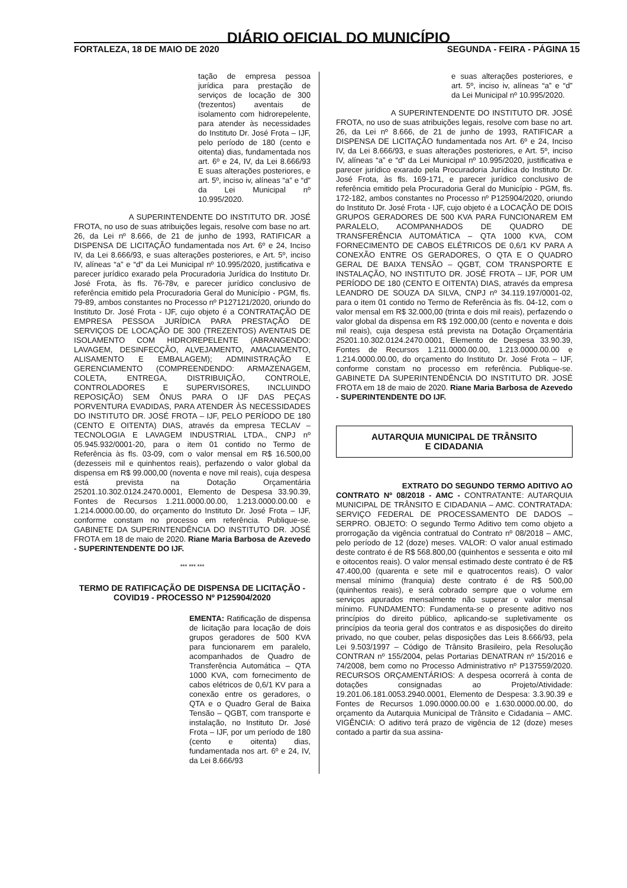DIÁRIO OFICIAL DO MUNICÍPIO
FORTALEZA, 18 DE MAIO DE 2020 SEGUNDA - FEIRA - PÁGINA 15
tação de empresa pessoa jurídica para prestação de serviços de locação de 300 (trezentos) aventais de isolamento com hidrorepelente, para atender às necessidades do Instituto Dr. José Frota – IJF, pelo período de 180 (cento e oitenta) dias, fundamentada nos art. 6º e 24, IV, da Lei 8.666/93 E suas alterações posteriores, e art. 5º, inciso iv, alíneas “a” e “d” da Lei Municipal nº 10.995/2020.
A SUPERINTENDENTE DO INSTITUTO DR. JOSÉ FROTA, no uso de suas atribuições legais, resolve com base no art. 26, da Lei nº 8.666, de 21 de junho de 1993, RATIFICAR a DISPENSA DE LICITAÇÃO fundamentada nos Art. 6º e 24, Inciso IV, da Lei 8.666/93, e suas alterações posteriores, e Art. 5º, inciso IV, alíneas “a” e “d” da Lei Municipal nº 10.995/2020, justificativa e parecer jurídico exarado pela Procuradoria Jurídica do Instituto Dr. José Frota, às fls. 76-78v, e parecer jurídico conclusivo de referência emitido pela Procuradoria Geral do Município - PGM, fls. 79-89, ambos constantes no Processo nº P127121/2020, oriundo do Instituto Dr. José Frota - IJF, cujo objeto é a CONTRATAÇÃO DE EMPRESA PESSOA JURÍDICA PARA PRESTAÇÃO DE SERVIÇOS DE LOCAÇÃO DE 300 (TREZENTOS) AVENTAIS DE ISOLAMENTO COM HIDROREPELENTE (ABRANGENDO: LAVAGEM, DESINFECÇÃO, ALVEJAMENTO, AMACIAMENTO, ALISAMENTO E EMBALAGEM); ADMINISTRAÇÃO E GERENCIAMENTO (COMPREENDENDO: ARMAZENAGEM, COLETA, ENTREGA, DISTRIBUIÇÃO, CONTROLE, CONTROLADORES E SUPERVISORES, INCLUINDO REPOSIÇÃO) SEM ÔNUS PARA O IJF DAS PEÇAS PORVENTURA EVADIDAS, PARA ATENDER ÀS NECESSIDADES DO INSTITUTO DR. JOSÉ FROTA – IJF, PELO PERÍODO DE 180 (CENTO E OITENTA) DIAS, através da empresa TECLAV – TECNOLOGIA E LAVAGEM INDUSTRIAL LTDA., CNPJ nº 05.945.932/0001-20, para o item 01 contido no Termo de Referência às fls. 03-09, com o valor mensal em R$ 16.500,00 (dezesseis mil e quinhentos reais), perfazendo o valor global da dispensa em R$ 99.000,00 (noventa e nove mil reais), cuja despesa está prevista na Dotação Orçamentária 25201.10.302.0124.2470.0001, Elemento de Despesa 33.90.39, Fontes de Recursos 1.211.0000.00.00, 1.213.0000.00.00 e 1.214.0000.00.00, do orçamento do Instituto Dr. José Frota – IJF, conforme constam no processo em referência. Publique-se. GABINETE DA SUPERINTENDÊNCIA DO INSTITUTO DR. JOSÉ FROTA em 18 de maio de 2020. Riane Maria Barbosa de Azevedo - SUPERINTENDENTE DO IJF.
*** *** ***
TERMO DE RATIFICAÇÃO DE DISPENSA DE LICITAÇÃO - COVID19 - PROCESSO Nº P125904/2020
EMENTA: Ratificação de dispensa de licitação para locação de dois grupos geradores de 500 KVA para funcionarem em paralelo, acompanhados de Quadro de Transferência Automática – QTA 1000 KVA, com fornecimento de cabos elétricos de 0,6/1 KV para a conexão entre os geradores, o QTA e o Quadro Geral de Baixa Tensão – QGBT, com transporte e instalação, no Instituto Dr. José Frota – IJF, por um período de 180 (cento e oitenta) dias, fundamentada nos art. 6º e 24, IV, da Lei 8.666/93
e suas alterações posteriores, e art. 5º, inciso iv, alíneas “a” e “d” da Lei Municipal nº 10.995/2020.
A SUPERINTENDENTE DO INSTITUTO DR. JOSÉ FROTA, no uso de suas atribuições legais, resolve com base no art. 26, da Lei nº 8.666, de 21 de junho de 1993, RATIFICAR a DISPENSA DE LICITAÇÃO fundamentada nos Art. 6º e 24, Inciso IV, da Lei 8.666/93, e suas alterações posteriores, e Art. 5º, inciso IV, alíneas “a” e “d” da Lei Municipal nº 10.995/2020, justificativa e parecer jurídico exarado pela Procuradoria Jurídica do Instituto Dr. José Frota, às fls. 169-171, e parecer jurídico conclusivo de referência emitido pela Procuradoria Geral do Município - PGM, fls. 172-182, ambos constantes no Processo nº P125904/2020, oriundo do Instituto Dr. José Frota - IJF, cujo objeto é a LOCAÇÃO DE DOIS GRUPOS GERADORES DE 500 KVA PARA FUNCIONAREM EM PARALELO, ACOMPANHADOS DE QUADRO DE TRANSFERÊNCIA AUTOMÁTICA – QTA 1000 KVA, COM FORNECIMENTO DE CABOS ELÉTRICOS DE 0,6/1 KV PARA A CONEXÃO ENTRE OS GERADORES, O QTA E O QUADRO GERAL DE BAIXA TENSÃO – QGBT, COM TRANSPORTE E INSTALAÇÃO, NO INSTITUTO DR. JOSÉ FROTA – IJF, POR UM PERÍODO DE 180 (CENTO E OITENTA) DIAS, através da empresa LEANDRO DE SOUZA DA SILVA, CNPJ nº 34.119.197/0001-02, para o item 01 contido no Termo de Referência às fls. 04-12, com o valor mensal em R$ 32.000,00 (trinta e dois mil reais), perfazendo o valor global da dispensa em R$ 192.000,00 (cento e noventa e dois mil reais), cuja despesa está prevista na Dotação Orçamentária 25201.10.302.0124.2470.0001, Elemento de Despesa 33.90.39, Fontes de Recursos 1.211.0000.00.00, 1.213.0000.00.00 e 1.214.0000.00.00, do orçamento do Instituto Dr. José Frota – IJF, conforme constam no processo em referência. Publique-se. GABINETE DA SUPERINTENDÊNCIA DO INSTITUTO DR. JOSÉ FROTA em 18 de maio de 2020. Riane Maria Barbosa de Azevedo - SUPERINTENDENTE DO IJF.
AUTARQUIA MUNICIPAL DE TRÂNSITO
E CIDADANIA
EXTRATO DO SEGUNDO TERMO ADITIVO AO CONTRATO Nº 08/2018 - AMC - CONTRATANTE: AUTARQUIA MUNICIPAL DE TRÂNSITO E CIDADANIA – AMC. CONTRATADA: SERVIÇO FEDERAL DE PROCESSAMENTO DE DADOS – SERPRO. OBJETO: O segundo Termo Aditivo tem como objeto a prorrogação da vigência contratual do Contrato nº 08/2018 – AMC, pelo período de 12 (doze) meses. VALOR: O valor anual estimado deste contrato é de R$ 568.800,00 (quinhentos e sessenta e oito mil e oitocentos reais). O valor mensal estimado deste contrato é de R$ 47.400,00 (quarenta e sete mil e quatrocentos reais). O valor mensal mínimo (franquia) deste contrato é de R$ 500,00 (quinhentos reais), e será cobrado sempre que o volume em serviços apurados mensalmente não superar o valor mensal mínimo. FUNDAMENTO: Fundamenta-se o presente aditivo nos princípios do direito público, aplicando-se supletivamente os princípios da teoria geral dos contratos e as disposições do direito privado, no que couber, pelas disposições das Leis 8.666/93, pela Lei 9.503/1997 – Código de Trânsito Brasileiro, pela Resolução CONTRAN nº 155/2004, pelas Portarias DENATRAN nº 15/2016 e 74/2008, bem como no Processo Administrativo nº P137559/2020. RECURSOS ORÇAMENTÁRIOS: A despesa ocorrerá à conta de dotações consignadas ao Projeto/Atividade: 19.201.06.181.0053.2940.0001, Elemento de Despesa: 3.3.90.39 e Fontes de Recursos 1.090.0000.00.00 e 1.630.0000.00.00, do orçamento da Autarquia Municipal de Trânsito e Cidadania – AMC. VIGÊNCIA: O aditivo terá prazo de vigência de 12 (doze) meses contado a partir da sua assina-